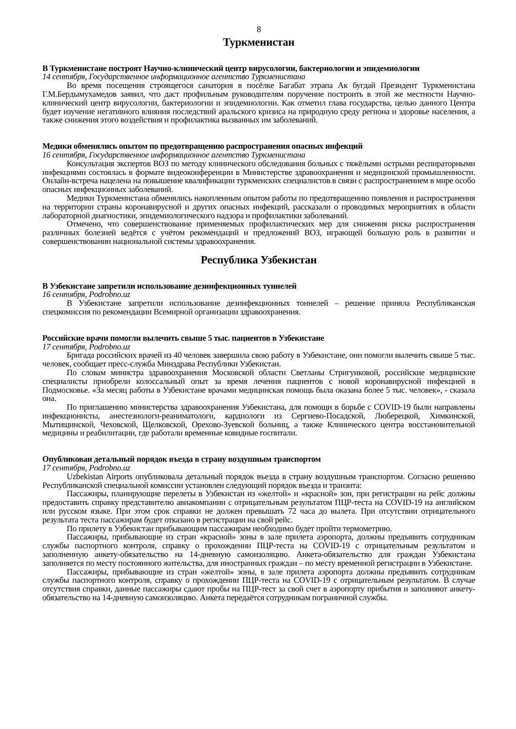8
Туркменистан
В Туркменистане построят Научно-клинический центр вирусологии, бактериологии и эпидемиологии
14 сентября, Государственное информационное агентство Туркменистана
Во время посещения строящегося санатория в посёлке Багабат этрапа Ак бугдай Президент Туркменистана Г.М.Бердымухамедов заявил, что даст профильным руководителям поручение построить в этой же местности Научно-клинический центр вирусологии, бактериологии и эпидемиологии. Как отметил глава государства, целью данного Центра будет изучение негативного влияния последствий аральского кризиса на природную среду региона и здоровье населения, а также снижения этого воздействия и профилактика вызванных им заболеваний.
Медики обменялись опытом по предотвращению распространения опасных инфекций
16 сентября, Государственное информационное агентство Туркменистана
Консультация экспертов ВОЗ по методу клинического обследования больных с тяжёлыми острыми респираторными инфекциями состоялась в формате видеоконференции в Министерстве здравоохранения и медицинской промышленности. Онлайн-встреча нацелена на повышение квалификации туркменских специалистов в связи с распространением в мире особо опасных инфекционных заболеваний.
Медики Туркменистана обменялись накопленным опытом работы по предотвращению появления и распространения на территории страны коронавирусной и других опасных инфекций, рассказали о проводимых мероприятиях в области лабораторной диагностики, эпидемиологического надзора и профилактики заболеваний.
Отмечено, что совершенствование применяемых профилактических мер для снижения риска распространения различных болезней ведётся с учётом рекомендаций и предложений ВОЗ, играющей большую роль в развитии и совершенствовании национальной системы здравоохранения.
Республика Узбекистан
В Узбекистане запретили использование дезинфекционных туннелей
16 сентября, Podrobno.uz
В Узбекистане запретили использование дезинфекционных тоннелей – решение приняла Республиканская спецкомиссия по рекомендации Всемирной организации здравоохранения.
Российские врачи помогли вылечить свыше 5 тыс. пациентов в Узбекистане
17 сентября, Podrobno.uz
Бригада российских врачей из 40 человек завершила свою работу в Узбекистане, они помогли вылечить свыше 5 тыс. человек, сообщает пресс-служба Минздрава Республики Узбекистан.
По словам министра здравоохранения Московской области Светланы Стригунковой, российские медицинские специалисты приобрели колоссальный опыт за время лечения пациентов с новой коронавирусной инфекцией в Подмосковье. «За месяц работы в Узбекистане врачами медицинская помощь была оказана более 5 тыс. человек», - сказала она.
По приглашению министерства здравоохранения Узбекистана, для помощи в борьбе с COVID-19 были направлены инфекционисты, анестезиологи-реаниматологи, кардиологи из Сергиево-Посадской, Люберецкой, Химкинской, Мытищинской, Чеховской, Щелковской, Орехово-Зуевской больниц, а также Клинического центра восстановительной медицины и реабилитации, где работали временные ковидные госпитали.
Опубликован детальный порядок въезда в страну воздушным транспортом
17 сентября, Podrobno.uz
Uzbekistan Airports опубликовала детальный порядок въезда в страну воздушным транспортом. Согласно решению Республиканской специальной комиссии установлен следующий порядок въезда и транзита:
Пассажиры, планирующие перелеты в Узбекистан из «желтой» и «красной» зон, при регистрации на рейс должны предоставить справку представителю авиакомпании с отрицательным результатом ПЦР-теста на COVID-19 на английском или русском языке. При этом срок справки не должен превышать 72 часа до вылета. При отсутствии отрицательного результата теста пассажирам будет отказано в регистрации на свой рейс.
По прилету в Узбекистан прибывающим пассажирам необходимо будет пройти термометрию.
Пассажиры, прибывающие из стран «красной» зоны в зале прилета аэропорта, должны предъявить сотрудникам службы паспортного контроля, справку о прохождении ПЦР-теста на COVID-19 с отрицательным результатом и заполненную анкету-обязательство на 14-дневную самоизоляцию. Анкета-обязательство для граждан Узбекистана заполняется по месту постоянного жительства, для иностранных граждан – по месту временной регистрации в Узбекистане.
Пассажиры, прибывающие из стран «желтой» зоны, в зале прилета аэропорта должны предъявить сотрудникам службы паспортного контроля, справку о прохождении ПЦР-теста на COVID-19 с отрицательным результатом. В случае отсутствия справки, данные пассажиры сдают пробы на ПЦР-тест за свой счет в аэропорту прибытия и заполняют анкету-обязательство на 14-дневную самоизоляцию. Анкета передаётся сотрудникам пограничной службы.